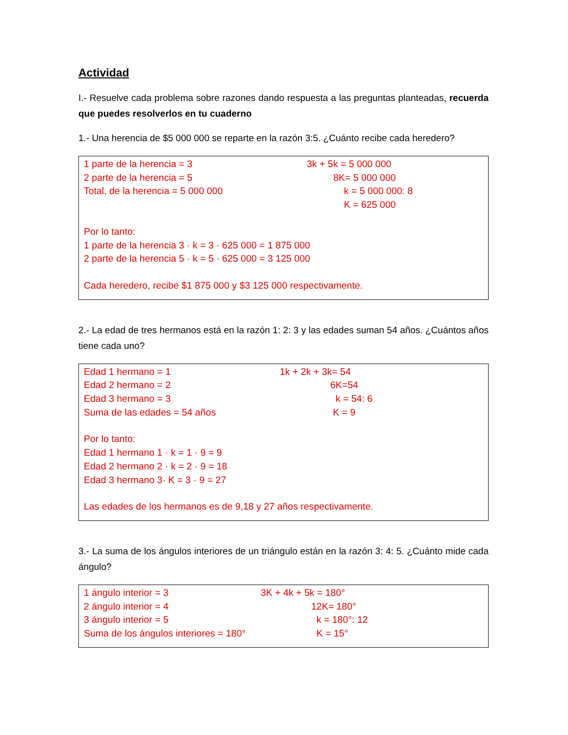Actividad
I.- Resuelve cada problema sobre razones dando respuesta a las preguntas planteadas, recuerda que puedes resolverlos en tu cuaderno
1.- Una herencia de $5 000 000 se reparte en la razón 3:5. ¿Cuánto recibe cada heredero?
1 parte de la herencia = 3
2 parte de la herencia = 5
Total, de la herencia = 5 000 000
3k + 5k = 5 000 000
8K= 5 000 000
k = 5 000 000: 8
K = 625 000
Por lo tanto:
1 parte de la herencia 3 · k = 3 · 625 000 = 1 875 000
2 parte de la herencia 5 · k = 5 · 625 000 = 3 125 000
Cada heredero, recibe $1 875 000 y $3 125 000 respectivamente.
2.- La edad de tres hermanos está en la razón 1: 2: 3 y las edades suman 54 años. ¿Cuántos años tiene cada uno?
Edad 1 hermano = 1
Edad 2 hermano = 2
Edad 3 hermano = 3
Suma de las edades = 54 años
1k + 2k + 3k= 54
6K=54
k = 54: 6
K = 9
Por lo tanto:
Edad 1 hermano 1 · k = 1 · 9 = 9
Edad 2 hermano 2 · k = 2 · 9 = 18
Edad 3 hermano 3· K = 3 · 9 = 27
Las edades de los hermanos es de 9,18 y 27 años respectivamente.
3.- La suma de los ángulos interiores de un triángulo están en la razón 3: 4: 5. ¿Cuánto mide cada ángulo?
1 ángulo interior = 3
2 ángulo interior = 4
3 ángulo interior = 5
Suma de los ángulos interiores = 180°
3K + 4k + 5k = 180°
12K= 180°
k = 180°: 12
K = 15°